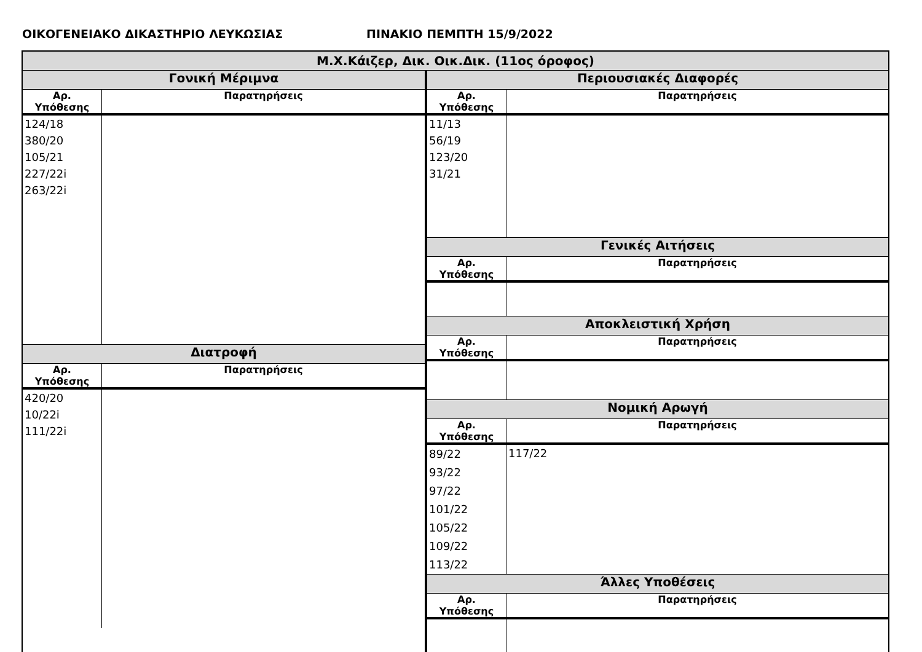ΟΙΚΟΓΕΝΕΙΑΚΟ ΔΙΚΑΣΤΗΡΙΟ ΛΕΥΚΩΣΙΑΣ ΠΙΝΑΚΙΟ ΠΕΜΠΤΗ 15/9/2022
Μ.Χ.Κάιζερ, Δικ. Οικ.Δικ. (11ος όροφος)
| Γονική Μέριμνα | |
| --- | --- |
| Αρ. Υπόθεσης | Παρατηρήσεις |
| 124/18 380/20 105/21 227/22i 263/22i | |
| Διατροφή | |
| Αρ. Υπόθεσης | Παρατηρήσεις |
| 420/20 10/22i 111/22i | |
| Περιουσιακές Διαφορές | |
| --- | --- |
| Αρ. Υπόθεσης | Παρατηρήσεις |
| 11/13 56/19 123/20 31/21 | |
| Γενικές Αιτήσεις | |
| Αρ. Υπόθεσης | Παρατηρήσεις |
| Αποκλειστική Χρήση | |
| Αρ. Υπόθεσης | Παρατηρήσεις |
| Νομική Αρωγή | |
| Αρ. Υπόθεσης | Παρατηρήσεις |
| 89/22 93/22 97/22 101/22 105/22 109/22 113/22 | 117/22 |
| Άλλες Υποθέσεις | |
| Αρ. Υπόθεσης | Παρατηρήσεις |